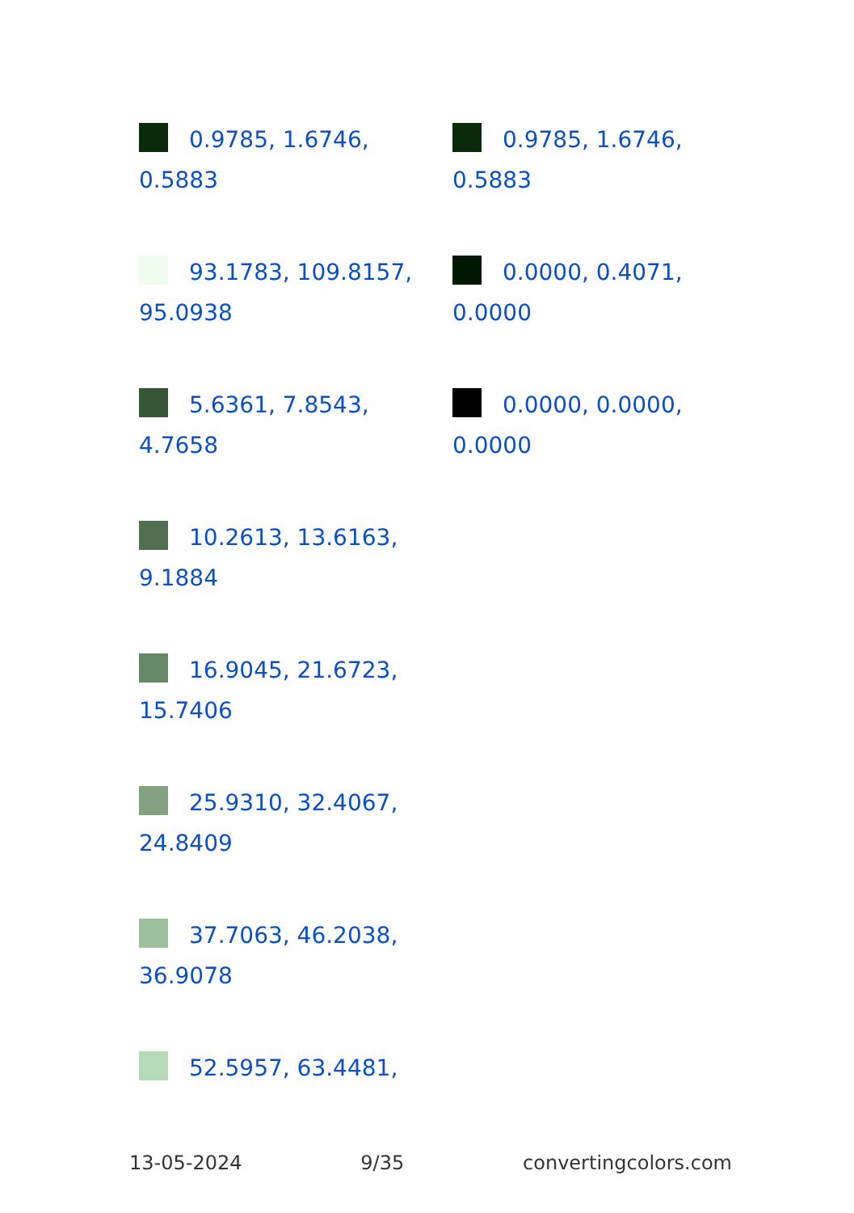0.9785, 1.6746, 0.5883
0.9785, 1.6746, 0.5883
93.1783, 109.8157, 95.0938
0.0000, 0.4071, 0.0000
5.6361, 7.8543, 4.7658
0.0000, 0.0000, 0.0000
10.2613, 13.6163, 9.1884
16.9045, 21.6723, 15.7406
25.9310, 32.4067, 24.8409
37.7063, 46.2038, 36.9078
52.5957, 63.4481,
13-05-2024 9/35 convertingcolors.com